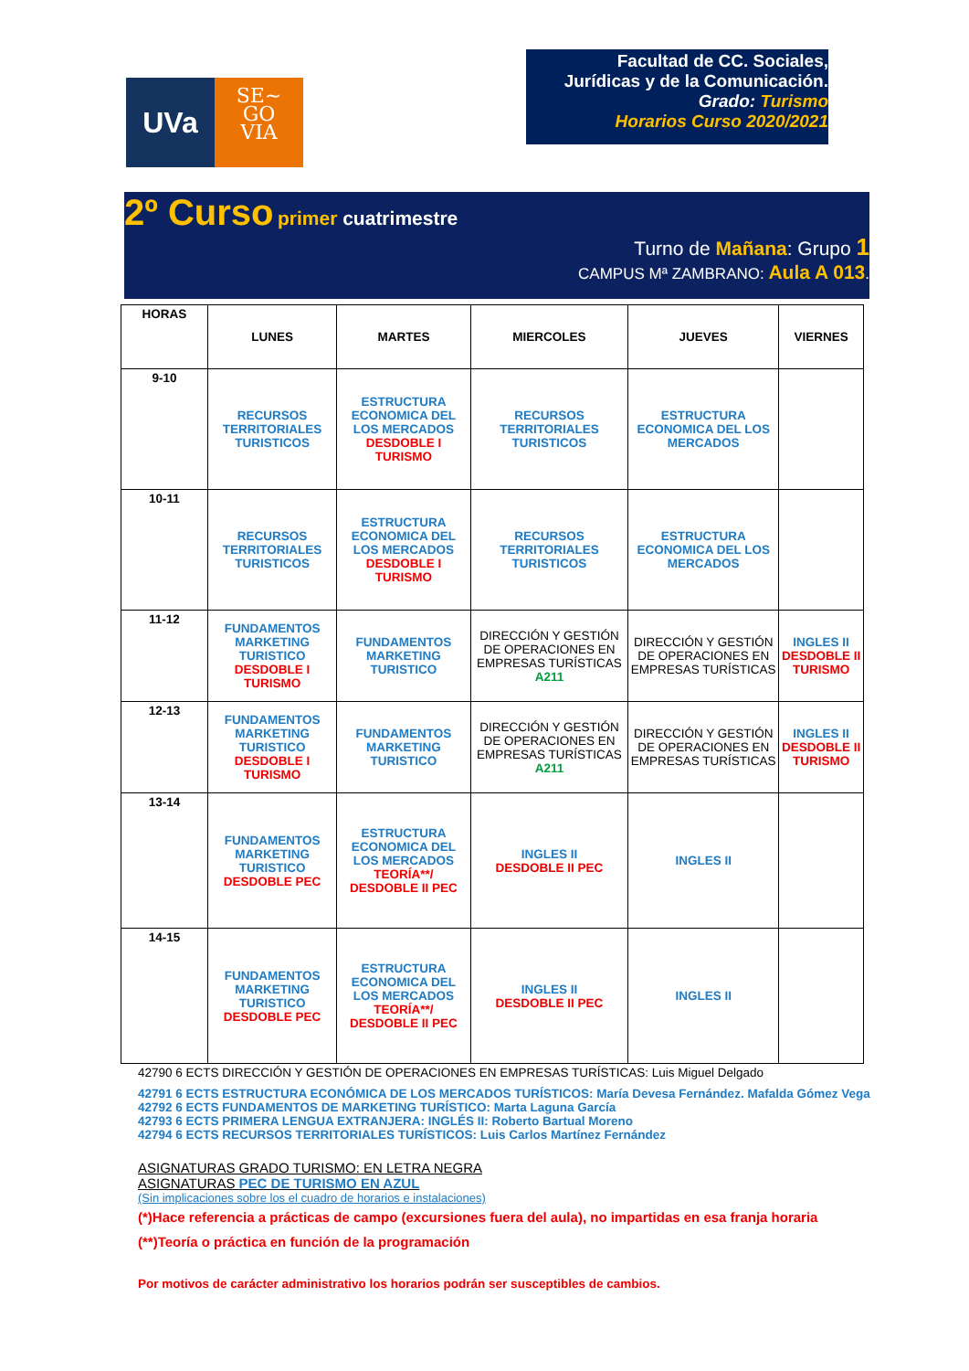UVa
SE~
GO
VIA
Facultad de CC. Sociales,
Jurídicas y de la Comunicación.
Grado: Turismo
Horarios Curso 2020/2021
2º Curso primer cuatrimestre
Turno de Mañana: Grupo 1
CAMPUS Mª ZAMBRANO: Aula A 013.
| HORAS | LUNES | MARTES | MIERCOLES | JUEVES | VIERNES |
| --- | --- | --- | --- | --- | --- |
| 9-10 | RECURSOS TERRITORIALES TURISTICOS | ESTRUCTURA ECONOMICA DEL LOS MERCADOS DESDOBLE I TURISMO | RECURSOS TERRITORIALES TURISTICOS | ESTRUCTURA ECONOMICA DEL LOS MERCADOS | |
| 10-11 | RECURSOS TERRITORIALES TURISTICOS | ESTRUCTURA ECONOMICA DEL LOS MERCADOS DESDOBLE I TURISMO | RECURSOS TERRITORIALES TURISTICOS | ESTRUCTURA ECONOMICA DEL LOS MERCADOS | |
| 11-12 | FUNDAMENTOS MARKETING TURISTICO DESDOBLE I TURISMO | FUNDAMENTOS MARKETING TURISTICO | DIRECCIÓN Y GESTIÓN DE OPERACIONES EN EMPRESAS TURÍSTICAS A211 | DIRECCIÓN Y GESTIÓN DE OPERACIONES EN EMPRESAS TURÍSTICAS | INGLES II DESDOBLE II TURISMO |
| 12-13 | FUNDAMENTOS MARKETING TURISTICO DESDOBLE I TURISMO | FUNDAMENTOS MARKETING TURISTICO | DIRECCIÓN Y GESTIÓN DE OPERACIONES EN EMPRESAS TURÍSTICAS A211 | DIRECCIÓN Y GESTIÓN DE OPERACIONES EN EMPRESAS TURÍSTICAS | INGLES II DESDOBLE II TURISMO |
| 13-14 | FUNDAMENTOS MARKETING TURISTICO DESDOBLE PEC | ESTRUCTURA ECONOMICA DEL LOS MERCADOS TEORÍA**/ DESDOBLE II PEC | INGLES II DESDOBLE II PEC | INGLES II | |
| 14-15 | FUNDAMENTOS MARKETING TURISTICO DESDOBLE PEC | ESTRUCTURA ECONOMICA DEL LOS MERCADOS TEORÍA**/ DESDOBLE II PEC | INGLES II DESDOBLE II PEC | INGLES II | |
42790 6 ECTS DIRECCIÓN Y GESTIÓN DE OPERACIONES EN EMPRESAS TURÍSTICAS: Luis Miguel Delgado
42791 6 ECTS ESTRUCTURA ECONÓMICA DE LOS MERCADOS TURÍSTICOS: María Devesa Fernández. Mafalda Gómez Vega
42792 6 ECTS FUNDAMENTOS DE MARKETING TURÍSTICO: Marta Laguna García
42793 6 ECTS PRIMERA LENGUA EXTRANJERA: INGLÉS II: Roberto Bartual Moreno
42794 6 ECTS RECURSOS TERRITORIALES TURÍSTICOS: Luis Carlos Martínez Fernández
ASIGNATURAS GRADO TURISMO: EN LETRA NEGRA
ASIGNATURAS PEC DE TURISMO EN AZUL
(Sin implicaciones sobre los el cuadro de horarios e instalaciones)
(*)Hace referencia a prácticas de campo (excursiones fuera del aula), no impartidas en esa franja horaria
(**)Teoría o práctica en función de la programación
Por motivos de carácter administrativo los horarios podrán ser susceptibles de cambios.